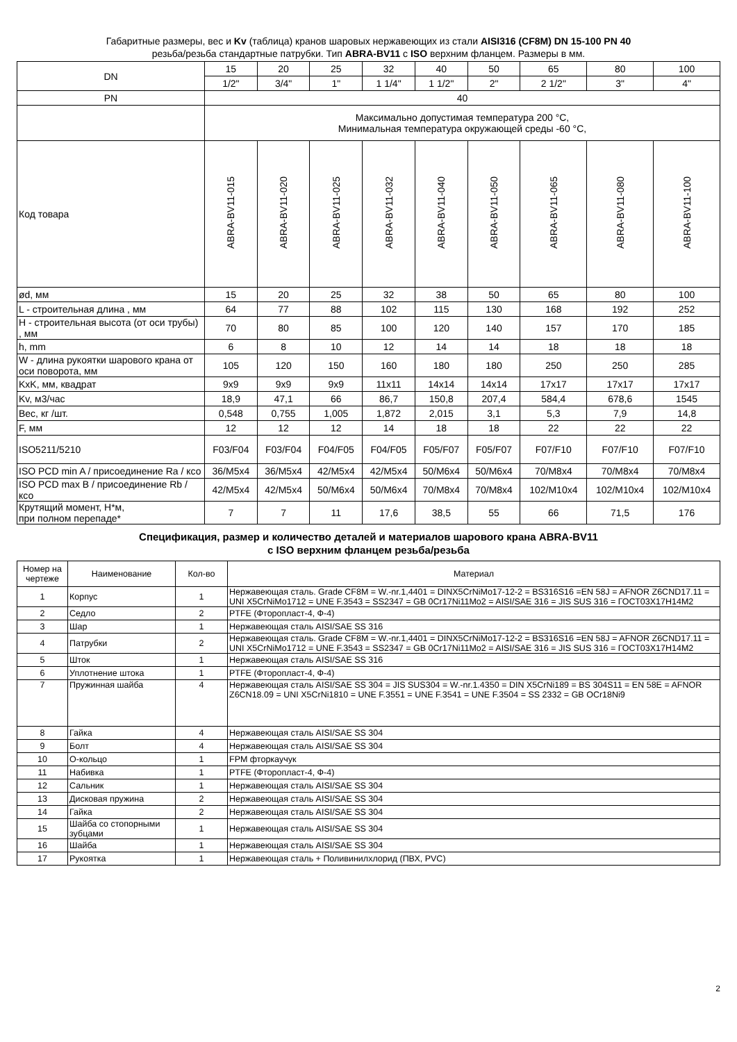Габаритные размеры, вес и Kv (таблица) кранов шаровых нержавеющих из стали AISI316 (CF8M) DN 15-100 PN 40
резьба/резьба стандартные патрубки. Тип ABRA-BV11 с ISO верхним фланцем. Размеры в мм.
| DN | 15 | 20 | 25 | 32 | 40 | 50 | 65 | 80 | 100 |
| | 1/2" | 3/4" | 1" | 1 1/4" | 1 1/2" | 2" | 2 1/2" | 3" | 4" |
| PN | 40 | | | | | | | | |
| | Максимально допустимая температура 200 °C, Минимальная температура окружающей среды -60 °C, | | | | | | | | |
| Код товара | ABRA-BV11-015 | ABRA-BV11-020 | ABRA-BV11-025 | ABRA-BV11-032 | ABRA-BV11-040 | ABRA-BV11-050 | ABRA-BV11-065 | ABRA-BV11-080 | ABRA-BV11-100 |
| ød, мм | 15 | 20 | 25 | 32 | 38 | 50 | 65 | 80 | 100 |
| L - строительная длина , мм | 64 | 77 | 88 | 102 | 115 | 130 | 168 | 192 | 252 |
| H - строительная высота (от оси трубы) , мм | 70 | 80 | 85 | 100 | 120 | 140 | 157 | 170 | 185 |
| h, mm | 6 | 8 | 10 | 12 | 14 | 14 | 18 | 18 | 18 |
| W - длина рукоятки шарового крана от оси поворота, мм | 105 | 120 | 150 | 160 | 180 | 180 | 250 | 250 | 285 |
| KxK, мм, квадрат | 9x9 | 9x9 | 9x9 | 11x11 | 14x14 | 14x14 | 17x17 | 17x17 | 17x17 |
| Kv, м3/час | 18,9 | 47,1 | 66 | 86,7 | 150,8 | 207,4 | 584,4 | 678,6 | 1545 |
| Вес, кг /шт. | 0,548 | 0,755 | 1,005 | 1,872 | 2,015 | 3,1 | 5,3 | 7,9 | 14,8 |
| F, мм | 12 | 12 | 12 | 14 | 18 | 18 | 22 | 22 | 22 |
| ISO5211/5210 | F03/F04 | F03/F04 | F04/F05 | F04/F05 | F05/F07 | F05/F07 | F07/F10 | F07/F10 | F07/F10 |
| ISO PCD min A / присоединение Ra / ксо | 36/M5x4 | 36/M5x4 | 42/M5x4 | 42/M5x4 | 50/M6x4 | 50/M6x4 | 70/M8x4 | 70/M8x4 | 70/M8x4 |
| ISO PCD max B / присоединение Rb / ксо | 42/M5x4 | 42/M5x4 | 50/M6x4 | 50/M6x4 | 70/M8x4 | 70/M8x4 | 102/M10x4 | 102/M10x4 | 102/M10x4 |
| Крутящий момент, Н*м, при полном перепаде* | 7 | 7 | 11 | 17,6 | 38,5 | 55 | 66 | 71,5 | 176 |
Спецификация, размер и количество деталей и материалов шарового крана ABRA-BV11
с ISO верхним фланцем резьба/резьба
| Номер на чертеже | Наименование | Кол-во | Материал |
| 1 | Корпус | 1 | Нержавеющая сталь. Grade CF8M = W.-nr.1,4401 = DINX5CrNiMo17-12-2 = BS316S16 =EN 58J = AFNOR Z6CND17.11 = UNI X5CrNiMo1712 = UNE F.3543 = SS2347 = GB 0Cr17Ni11Mo2 = AISI/SAE 316 = JIS SUS 316 = ГОСТ03Х17Н14М2 |
| 2 | Седло | 2 | PTFE (Фторопласт-4, Ф-4) |
| 3 | Шар | 1 | Нержавеющая сталь AISI/SAE SS 316 |
| 4 | Патрубки | 2 | Нержавеющая сталь. Grade CF8M = W.-nr.1,4401 = DINX5CrNiMo17-12-2 = BS316S16 =EN 58J = AFNOR Z6CND17.11 = UNI X5CrNiMo1712 = UNE F.3543 = SS2347 = GB 0Cr17Ni11Mo2 = AISI/SAE 316 = JIS SUS 316 = ГОСТ03Х17Н14М2 |
| 5 | Шток | 1 | Нержавеющая сталь AISI/SAE SS 316 |
| 6 | Уплотнение штока | 1 | PTFE (Фторопласт-4, Ф-4) |
| 7 | Пружинная шайба | 4 | Нержавеющая сталь AISI/SAE SS 304 = JIS SUS304 = W.-nr.1.4350 = DIN X5CrNi189 = BS 304S11 = EN 58E = AFNOR Z6CN18.09 = UNI X5CrNi1810 = UNE F.3551 = UNE F.3541 = UNE F.3504 = SS 2332 = GB OCr18Ni9 |
| 8 | Гайка | 4 | Нержавеющая сталь AISI/SAE SS 304 |
| 9 | Болт | 4 | Нержавеющая сталь AISI/SAE SS 304 |
| 10 | О-кольцо | 1 | FPM фторкаучук |
| 11 | Набивка | 1 | PTFE (Фторопласт-4, Ф-4) |
| 12 | Сальник | 1 | Нержавеющая сталь AISI/SAE SS 304 |
| 13 | Дисковая пружина | 2 | Нержавеющая сталь AISI/SAE SS 304 |
| 14 | Гайка | 2 | Нержавеющая сталь AISI/SAE SS 304 |
| 15 | Шайба со стопорными зубцами | 1 | Нержавеющая сталь AISI/SAE SS 304 |
| 16 | Шайба | 1 | Нержавеющая сталь AISI/SAE SS 304 |
| 17 | Рукоятка | 1 | Нержавеющая сталь + Поливинилхлорид (ПВХ, PVC) |
2